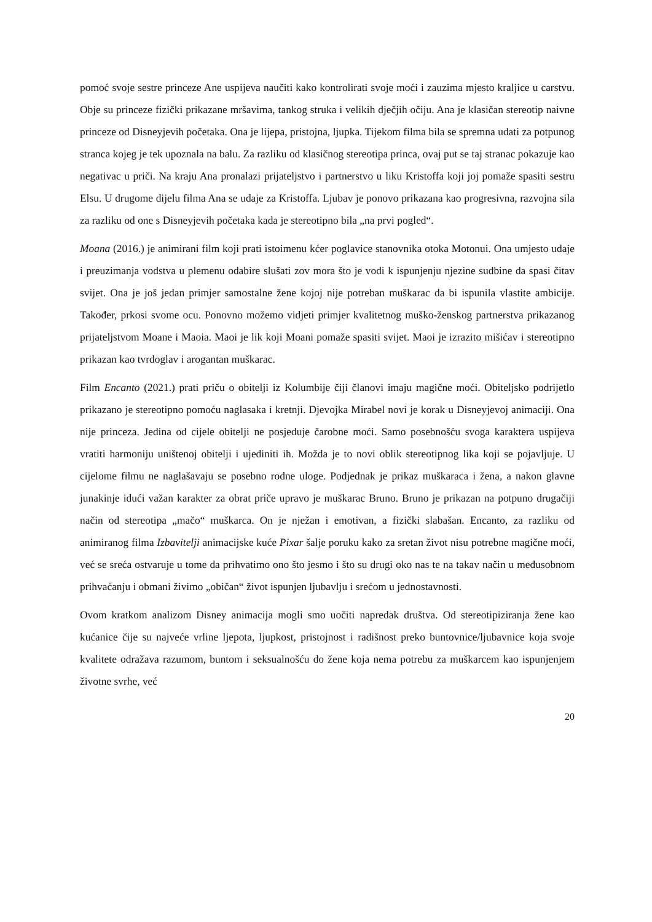pomoć svoje sestre princeze Ane uspijeva naučiti kako kontrolirati svoje moći i zauzima mjesto kraljice u carstvu. Obje su princeze fizički prikazane mršavima, tankog struka i velikih dječjih očiju. Ana je klasičan stereotip naivne princeze od Disneyjevih početaka. Ona je lijepa, pristojna, ljupka. Tijekom filma bila se spremna udati za potpunog stranca kojeg je tek upoznala na balu. Za razliku od klasičnog stereotipa princa, ovaj put se taj stranac pokazuje kao negativac u priči. Na kraju Ana pronalazi prijateljstvo i partnerstvo u liku Kristoffa koji joj pomaže spasiti sestru Elsu. U drugome dijelu filma Ana se udaje za Kristoffa. Ljubav je ponovo prikazana kao progresivna, razvojna sila za razliku od one s Disneyjevih početaka kada je stereotipno bila „na prvi pogled“.
Moana (2016.) je animirani film koji prati istoimenu kćer poglavice stanovnika otoka Motonui. Ona umjesto udaje i preuzimanja vodstva u plemenu odabire slušati zov mora što je vodi k ispunjenju njezine sudbine da spasi čitav svijet. Ona je još jedan primjer samostalne žene kojoj nije potreban muškarac da bi ispunila vlastite ambicije. Također, prkosi svome ocu. Ponovno možemo vidjeti primjer kvalitetnog muško-ženskog partnerstva prikazanog prijateljstvom Moane i Maoia. Maoi je lik koji Moani pomaže spasiti svijet. Maoi je izrazito mišićav i stereotipno prikazan kao tvrdoglav i arogantan muškarac.
Film Encanto (2021.) prati priču o obitelji iz Kolumbije čiji članovi imaju magične moći. Obiteljsko podrijetlo prikazano je stereotipno pomoću naglasaka i kretnji. Djevojka Mirabel novi je korak u Disneyjevoj animaciji. Ona nije princeza. Jedina od cijele obitelji ne posjeduje čarobne moći. Samo posebnošću svoga karaktera uspijeva vratiti harmoniju uništenoj obitelji i ujediniti ih. Možda je to novi oblik stereotipnog lika koji se pojavljuje. U cijelome filmu ne naglašavaju se posebno rodne uloge. Podjednak je prikaz muškaraca i žena, a nakon glavne junakinje idući važan karakter za obrat priče upravo je muškarac Bruno. Bruno je prikazan na potpuno drugačiji način od stereotipa „mačo“ muškarca. On je nježan i emotivan, a fizički slabašan. Encanto, za razliku od animiranog filma Izbavitelji animacijske kuće Pixar šalje poruku kako za sretan život nisu potrebne magične moći, već se sreća ostvaruje u tome da prihvatimo ono što jesmo i što su drugi oko nas te na takav način u međusobnom prihvaćanju i obmani živimo „običan“ život ispunjen ljubavlju i srećom u jednostavnosti.
Ovom kratkom analizom Disney animacija mogli smo uočiti napredak društva. Od stereotipiziranja žene kao kućanice čije su najveće vrline ljepota, ljupkost, pristojnost i radišnost preko buntovnice/ljubavnice koja svoje kvalitete odražava razumom, buntom i seksualnošću do žene koja nema potrebu za muškarcem kao ispunjenjem životne svrhe, već
20